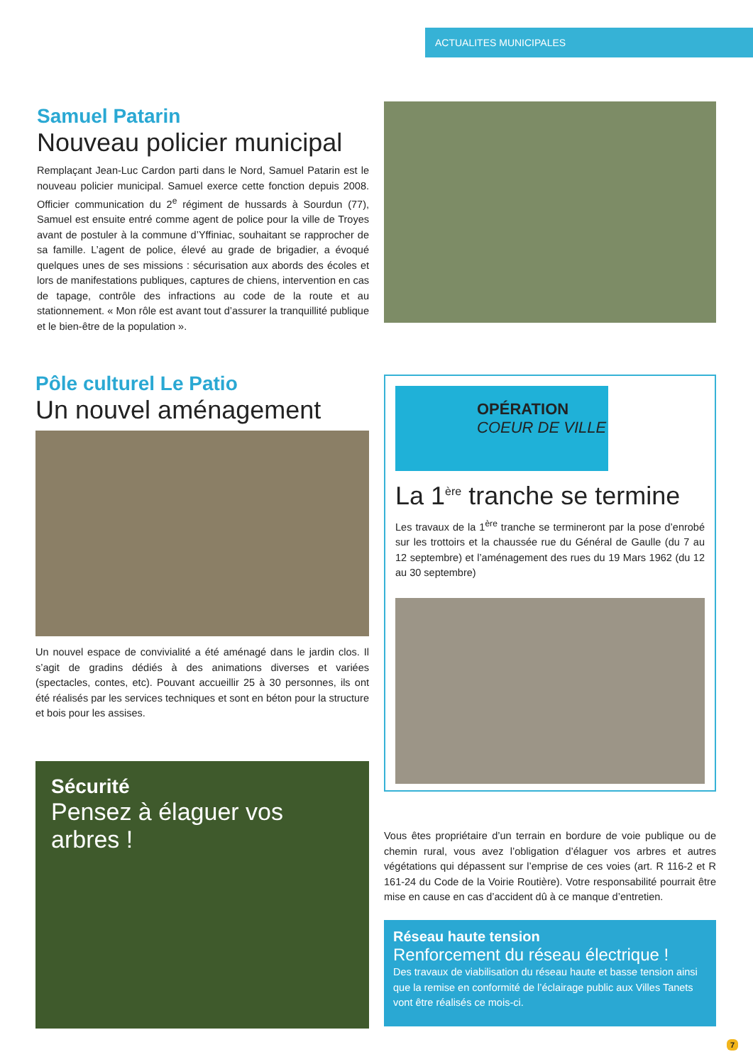ACTUALITES MUNICIPALES
Samuel Patarin
Nouveau policier municipal
Remplaçant Jean-Luc Cardon parti dans le Nord, Samuel Patarin est le nouveau policier municipal. Samuel exerce cette fonction depuis 2008. Officier communication du 2<sup>e</sup> régiment de hussards à Sourdun (77), Samuel est ensuite entré comme agent de police pour la ville de Troyes avant de postuler à la commune d’Yffiniac, souhaitant se rapprocher de sa famille. L’agent de police, élevé au grade de brigadier, a évoqué quelques unes de ses missions : sécurisation aux abords des écoles et lors de manifestations publiques, captures de chiens, intervention en cas de tapage, contrôle des infractions au code de la route et au stationnement. « Mon rôle est avant tout d’assurer la tranquillité publique et le bien-être de la population ».
Pôle culturel Le Patio
Un nouvel aménagement
Un nouvel espace de convivialité a été aménagé dans le jardin clos. Il s’agit de gradins dédiés à des animations diverses et variées (spectacles, contes, etc). Pouvant accueillir 25 à 30 personnes, ils ont été réalisés par les services techniques et sont en béton pour la structure et bois pour les assises.
Sécurité
Pensez à élaguer vos arbres !
OPÉRATION
COEUR DE VILLE
La 1<sup>ère</sup> tranche se termine
Les travaux de la 1<sup>ère</sup> tranche se termineront par la pose d’enrobé sur les trottoirs et la chaussée rue du Général de Gaulle (du 7 au 12 septembre) et l’aménagement des rues du 19 Mars 1962 (du 12 au 30 septembre)
Vous êtes propriétaire d’un terrain en bordure de voie publique ou de chemin rural, vous avez l’obligation d’élaguer vos arbres et autres végétations qui dépassent sur l’emprise de ces voies (art. R 116-2 et R 161-24 du Code de la Voirie Routière). Votre responsabilité pourrait être mise en cause en cas d’accident dû à ce manque d’entretien.
Réseau haute tension
Renforcement du réseau électrique !
Des travaux de viabilisation du réseau haute et basse tension ainsi que la remise en conformité de l’éclairage public aux Villes Tanets vont être réalisés ce mois-ci.
7